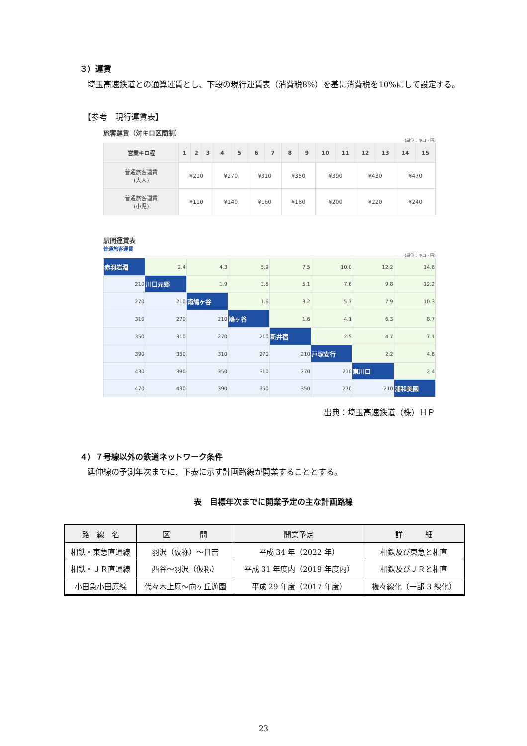３）運賃
　埼玉高速鉄道との通算運賃とし、下段の現行運賃表（消費税8%）を基に消費税を10%にして設定する。
　【参考　現行運賃表】
旅客運賃（対キロ区間制）
(単位：キロ・円)
| 営業キロ程 | 1 | 2 | 3 | 4 | 5 | 6 | 7 | 8 | 9 | 10 | 11 | 12 | 13 | 14 | 15 |
| --- | --- | --- | --- | --- | --- | --- | --- | --- | --- | --- | --- | --- | --- | --- | --- |
| 普通旅客運賃 (大人) | ¥210 | | | ¥270 | | ¥310 | | ¥350 | | ¥390 | | ¥430 | | ¥470 | |
| 普通旅客運賃 (小児) | ¥110 | | | ¥140 | | ¥160 | | ¥180 | | ¥200 | | ¥220 | | ¥240 | |
駅間運賃表
普通旅客運賃
(単位：キロ・円)
| 赤羽岩淵 | 2.4 | 4.3 | 5.9 | 7.5 | 10.0 | 12.2 | 14.6 |
| 210 | 川口元郷 | 1.9 | 3.5 | 5.1 | 7.6 | 9.8 | 12.2 |
| 270 | 210 | 南鳩ヶ谷 | 1.6 | 3.2 | 5.7 | 7.9 | 10.3 |
| 310 | 270 | 210 | 鳩ヶ谷 | 1.6 | 4.1 | 6.3 | 8.7 |
| 350 | 310 | 270 | 210 | 新井宿 | 2.5 | 4.7 | 7.1 |
| 390 | 350 | 310 | 270 | 210 | 戸塚安行 | 2.2 | 4.6 |
| 430 | 390 | 350 | 310 | 270 | 210 | 東川口 | 2.4 |
| 470 | 430 | 390 | 350 | 350 | 270 | 210 | 浦和美園 |
出典：埼玉高速鉄道（株）ＨＰ
４）７号線以外の鉄道ネットワーク条件
　延伸線の予測年次までに、下表に示す計画路線が開業することとする。
表　目標年次までに開業予定の主な計画路線
| 路 線 名 | 区 間 | 開業予定 | 詳 細 |
| 相鉄・東急直通線 | 羽沢（仮称）～日吉 | 平成 34 年（2022 年） | 相鉄及び東急と相直 |
| 相鉄・ＪＲ直通線 | 西谷～羽沢（仮称） | 平成 31 年度内（2019 年度内） | 相鉄及びＪＲと相直 |
| 小田急小田原線 | 代々木上原～向ヶ丘遊園 | 平成 29 年度（2017 年度） | 複々線化（一部 3 線化） |
23